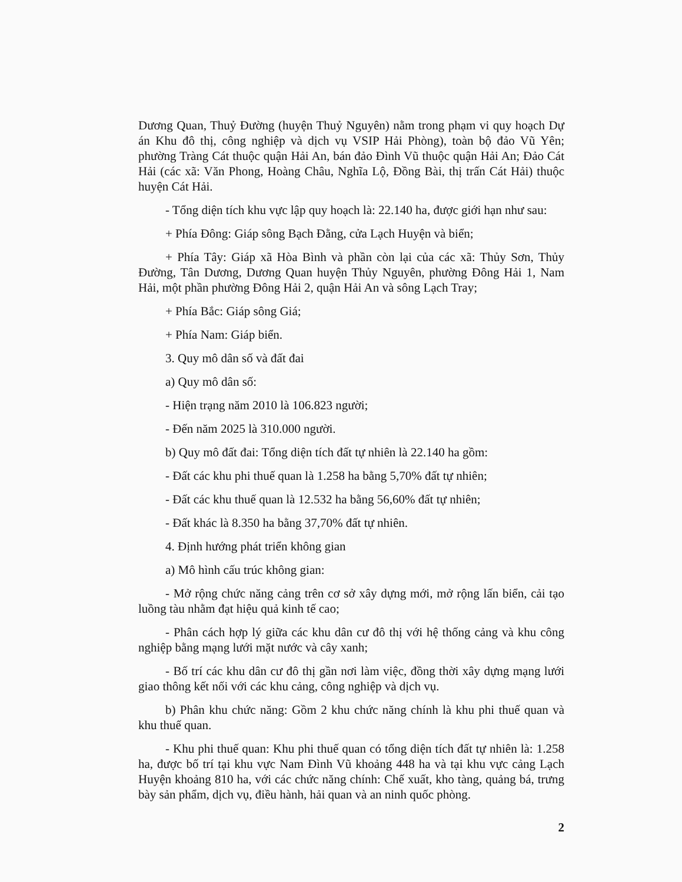Dương Quan, Thuỷ Đường (huyện Thuỷ Nguyên) nằm trong phạm vi quy hoạch Dự án Khu đô thị, công nghiệp và dịch vụ VSIP Hải Phòng), toàn bộ đảo Vũ Yên; phường Tràng Cát thuộc quận Hải An, bán đảo Đình Vũ thuộc quận Hải An; Đảo Cát Hải (các xã: Văn Phong, Hoàng Châu, Nghĩa Lộ, Đồng Bài, thị trấn Cát Hải) thuộc huyện Cát Hải.
- Tổng diện tích khu vực lập quy hoạch là: 22.140 ha, được giới hạn như sau:
+ Phía Đông: Giáp sông Bạch Đằng, cửa Lạch Huyện và biển;
+ Phía Tây: Giáp xã Hòa Bình và phần còn lại của các xã: Thủy Sơn, Thủy Đường, Tân Dương, Dương Quan huyện Thủy Nguyên, phường Đông Hải 1, Nam Hải, một phần phường Đông Hải 2, quận Hải An và sông Lạch Tray;
+ Phía Bắc: Giáp sông Giá;
+ Phía Nam: Giáp biển.
3. Quy mô dân số và đất đai
a) Quy mô dân số:
- Hiện trạng năm 2010 là 106.823 người;
- Đến năm 2025 là 310.000 người.
b) Quy mô đất đai: Tổng diện tích đất tự nhiên là 22.140 ha gồm:
- Đất các khu phi thuế quan là 1.258 ha bằng 5,70% đất tự nhiên;
- Đất các khu thuế quan là 12.532 ha bằng 56,60% đất tự nhiên;
- Đất khác là 8.350 ha bằng 37,70% đất tự nhiên.
4. Định hướng phát triển không gian
a) Mô hình cấu trúc không gian:
- Mở rộng chức năng cảng trên cơ sở xây dựng mới, mở rộng lấn biển, cải tạo luồng tàu nhằm đạt hiệu quả kinh tế cao;
- Phân cách hợp lý giữa các khu dân cư đô thị với hệ thống cảng và khu công nghiệp bằng mạng lưới mặt nước và cây xanh;
- Bố trí các khu dân cư đô thị gần nơi làm việc, đồng thời xây dựng mạng lưới giao thông kết nối với các khu cảng, công nghiệp và dịch vụ.
b) Phân khu chức năng: Gồm 2 khu chức năng chính là khu phi thuế quan và khu thuế quan.
- Khu phi thuế quan: Khu phi thuế quan có tổng diện tích đất tự nhiên là: 1.258 ha, được bố trí tại khu vực Nam Đình Vũ khoảng 448 ha và tại khu vực cảng Lạch Huyện khoảng 810 ha, với các chức năng chính: Chế xuất, kho tàng, quảng bá, trưng bày sản phẩm, dịch vụ, điều hành, hải quan và an ninh quốc phòng.
2